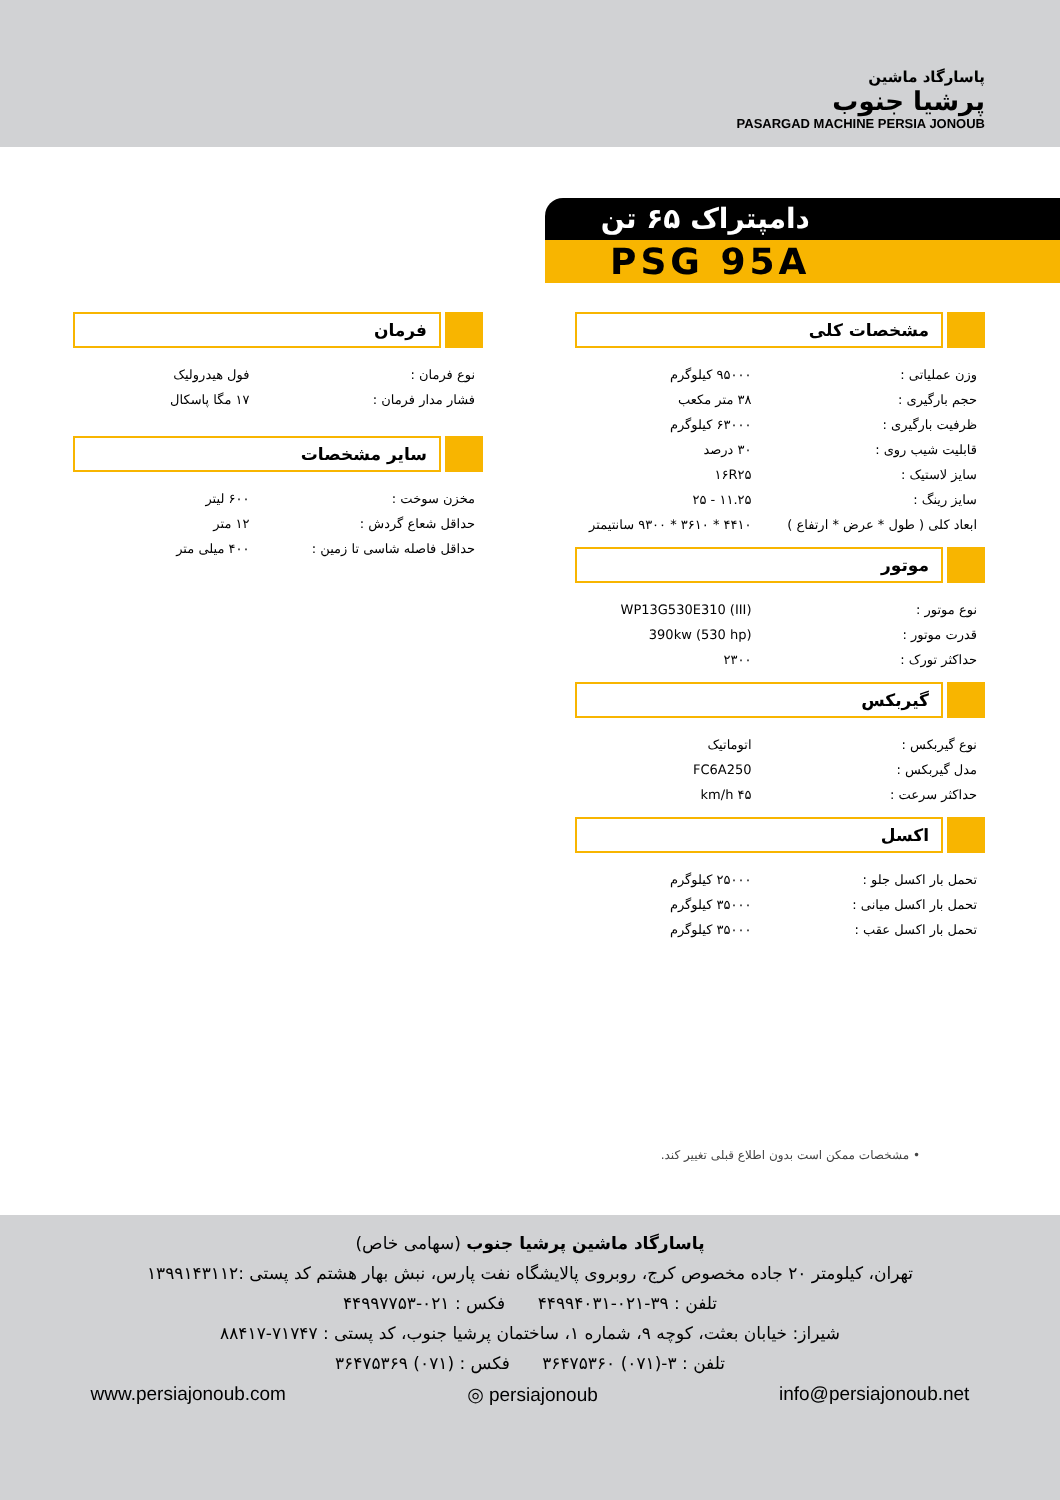پاسارگاد ماشین
پرشیا جنوب
PASARGAD MACHINE PERSIA JONOUB
دامپتراک ۶۵ تن
PSG 95A
مشخصات کلی
| وزن عملیاتی : | ۹۵۰۰۰ کیلوگرم |
| حجم بارگیری : | ۳۸ متر مکعب |
| ظرفیت بارگیری : | ۶۳۰۰۰ کیلوگرم |
| قابلیت شیب روی : | ۳۰ درصد |
| سایز لاستیک : | ۱۶R۲۵ |
| سایز رینگ : | ۱۱.۲۵ - ۲۵ |
| ابعاد کلی ( طول * عرض * ارتفاع ) | ۴۴۱۰ * ۳۶۱۰ * ۹۳۰۰ سانتیمتر |
موتور
| نوع موتور : | WP13G530E310 (III) |
| قدرت موتور : | 390kw (530 hp) |
| حداکثر تورک : | ۲۳۰۰ |
گیربکس
| نوع گیربکس : | اتوماتیک |
| مدل گیربکس : | FC6A250 |
| حداکثر سرعت : | ۴۵ km/h |
اکسل
| تحمل بار اکسل جلو : | ۲۵۰۰۰ کیلوگرم |
| تحمل بار اکسل میانی : | ۳۵۰۰۰ کیلوگرم |
| تحمل بار اکسل عقب : | ۳۵۰۰۰ کیلوگرم |
فرمان
| نوع فرمان : | فول هیدرولیک |
| فشار مدار فرمان : | ۱۷ مگا پاسکال |
سایر مشخصات
| مخزن سوخت : | ۶۰۰ لیتر |
| حداقل شعاع گردش : | ۱۲ متر |
| حداقل فاصله شاسی تا زمین : | ۴۰۰ میلی متر |
• مشخصات ممکن است بدون اطلاع قبلی تغییر کند.
پاسارگاد ماشین پرشیا جنوب (سهامی خاص)
تهران، کیلومتر ۲۰ جاده مخصوص کرج، روبروی پالایشگاه نفت پارس، نبش بهار هشتم کد پستی :۱۳۹۹۱۴۳۱۱۲
تلفن : ۳۹-۰۲۱-۴۴۹۹۴۰۳۱ فکس : ۰۲۱-۴۴۹۹۷۷۵۳
شیراز: خیابان بعثت، کوچه ۹، شماره ۱، ساختمان پرشیا جنوب، کد پستی : ۷۱۷۴۷-۸۸۴۱۷
تلفن : ۳-(۰۷۱) ۳۶۴۷۵۳۶۰ فکس : (۰۷۱) ۳۶۴۷۵۳۶۹
www.persiajonoub.com ◎ persiajonoub info@persiajonoub.net